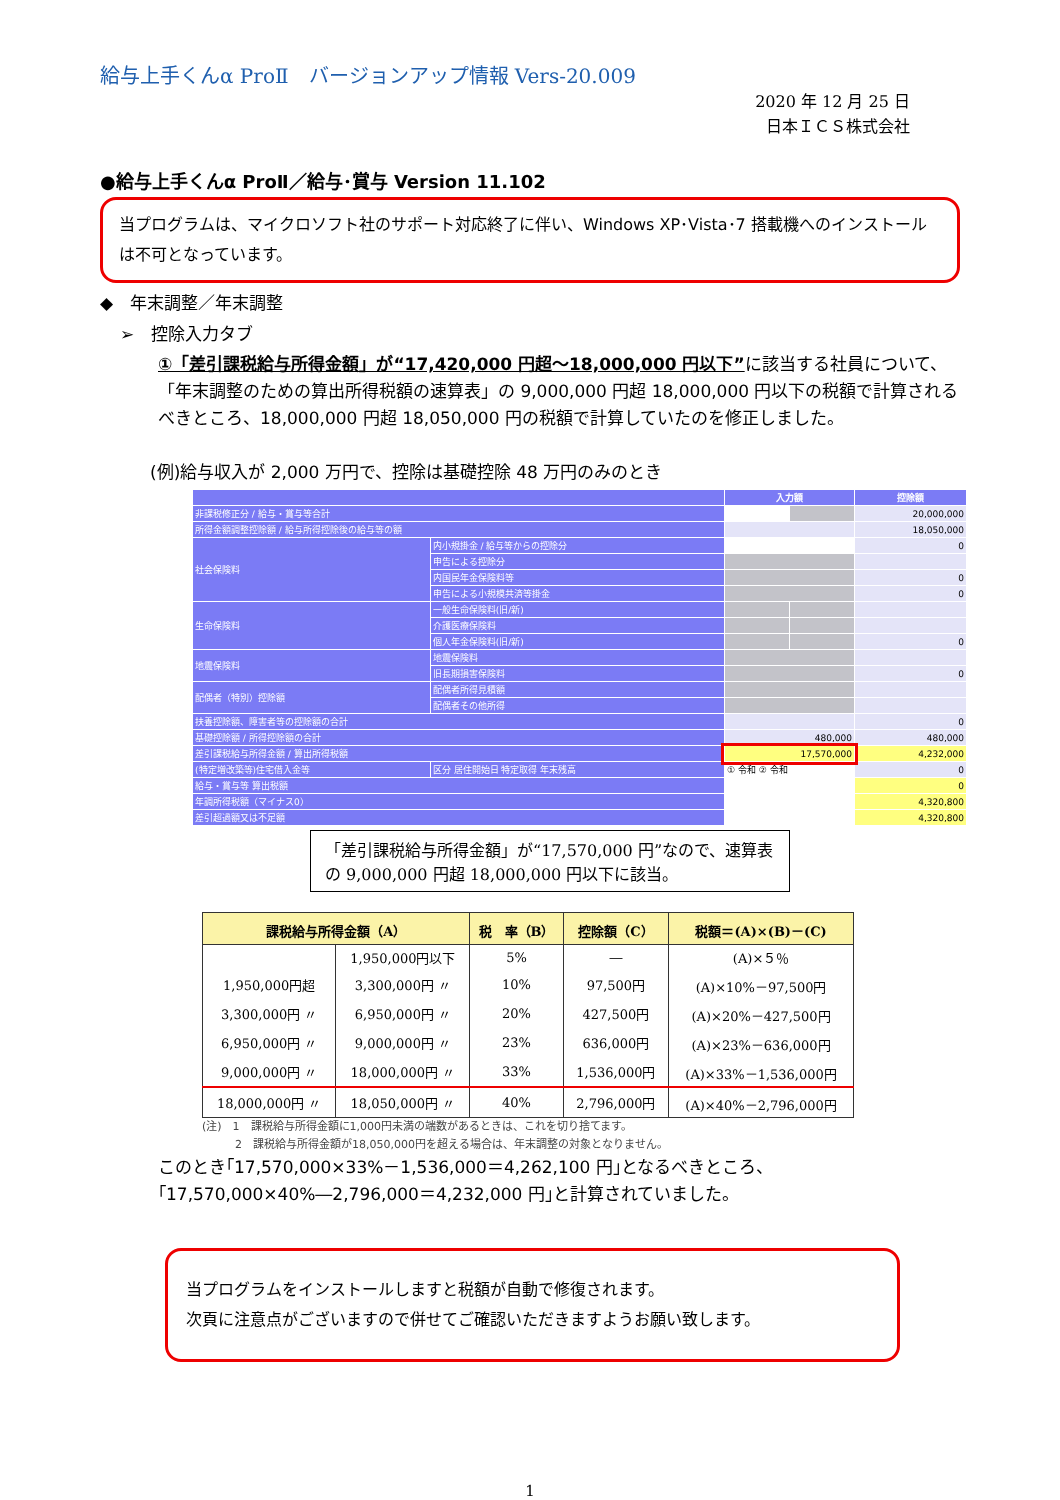給与上手くんα ProⅡ　バージョンアップ情報 Vers-20.009
2020 年 12 月 25 日
日本ＩＣＳ株式会社
●給与上手くんα ProⅡ／給与･賞与 Version 11.102
当プログラムは、マイクロソフト社のサポート対応終了に伴い、Windows XP･Vista･7 搭載機へのインストールは不可となっています。
◆　年末調整／年末調整
➢　控除入力タブ
①「差引課税給与所得金額」が“17,420,000 円超～18,000,000 円以下”に該当する社員について、「年末調整のための算出所得税額の速算表」の 9,000,000 円超 18,000,000 円以下の税額で計算されるべきところ、18,000,000 円超 18,050,000 円の税額で計算していたのを修正しました。
(例)給与収入が 2,000 万円で、控除は基礎控除 48 万円のみのとき
| | | 入力額 | | 控除額 |
| --- | --- | --- | --- | --- |
| 非課税修正分 / 給与・賞与等合計 | | | | 20,000,000 |
| 所得金額調整控除額 / 給与所得控除後の給与等の額 | | | | 18,050,000 |
| 社会保険料 | 内小規掛金 / 給与等からの控除分 | | | 0 |
| | 申告による控除分 | | | |
| | 内国民年金保険料等 | | | 0 |
| | 申告による小規模共済等掛金 | | | 0 |
| 生命保険料 | 一般生命保険料(旧/新) | | | |
| | 介護医療保険料 | | | |
| | 個人年金保険料(旧/新) | | | 0 |
| 地震保険料 | 地震保険料 | | | |
| | 旧長期損害保険料 | | | 0 |
| 配偶者（特別）控除額 | 配偶者所得見積額 | | | |
| | 配偶者その他所得 | | | |
| 扶養控除額、障害者等の控除額の合計 | | | | 0 |
| 基礎控除額 / 所得控除額の合計 | | 480,000 | | 480,000 |
| 差引課税給与所得金額 / 算出所得税額 | | 17,570,000 | | 4,232,000 |
| (特定増改築等)住宅借入金等 | 区分 居住開始日 特定取得 年末残高 | ① 令和 ② 令和 | | 0 |
| 給与・賞与等 算出税額 | | | | 0 |
| 年調所得税額（マイナス0） | | | | 4,320,800 |
| 差引超過額又は不足額 | | | | 4,320,800 |
「差引課税給与所得金額」が“17,570,000 円”なので、速算表の 9,000,000 円超 18,000,000 円以下に該当。
| 課税給与所得金額（A） | | 税 率（B） | 控除額（C） | 税額＝(A)×(B)－(C) |
| --- | --- | --- | --- | --- |
| | 1,950,000円以下 | 5% | ― | (A)×５％ |
| 1,950,000円超 | 3,300,000円 〃 | 10% | 97,500円 | (A)×10%－97,500円 |
| 3,300,000円 〃 | 6,950,000円 〃 | 20% | 427,500円 | (A)×20%－427,500円 |
| 6,950,000円 〃 | 9,000,000円 〃 | 23% | 636,000円 | (A)×23%－636,000円 |
| 9,000,000円 〃 | 18,000,000円 〃 | 33% | 1,536,000円 | (A)×33%－1,536,000円 |
| 18,000,000円 〃 | 18,050,000円 〃 | 40% | 2,796,000円 | (A)×40%－2,796,000円 |
(注)　1　課税給与所得金額に1,000円未満の端数があるときは、これを切り捨てます。
　　　2　課税給与所得金額が18,050,000円を超える場合は、年末調整の対象となりません。
このとき｢17,570,000×33%－1,536,000＝4,262,100 円｣となるべきところ、｢17,570,000×40%―2,796,000＝4,232,000 円｣と計算されていました。
当プログラムをインストールしますと税額が自動で修復されます。
次頁に注意点がございますので併せてご確認いただきますようお願い致します。
1